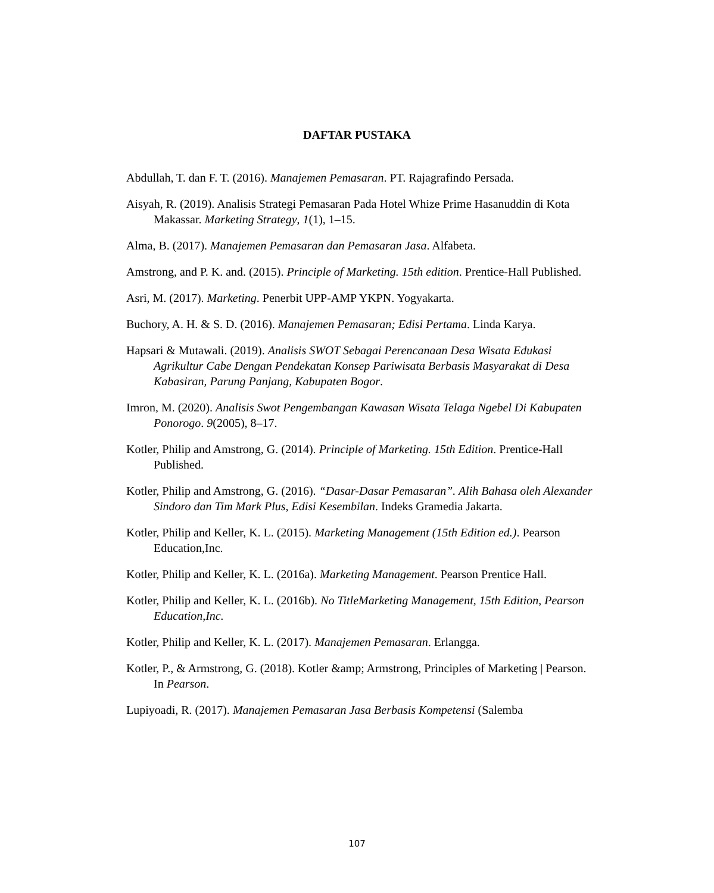DAFTAR PUSTAKA
Abdullah, T. dan F. T. (2016). Manajemen Pemasaran. PT. Rajagrafindo Persada.
Aisyah, R. (2019). Analisis Strategi Pemasaran Pada Hotel Whize Prime Hasanuddin di Kota Makassar. Marketing Strategy, 1(1), 1–15.
Alma, B. (2017). Manajemen Pemasaran dan Pemasaran Jasa. Alfabeta.
Amstrong, and P. K. and. (2015). Principle of Marketing. 15th edition. Prentice-Hall Published.
Asri, M. (2017). Marketing. Penerbit UPP-AMP YKPN. Yogyakarta.
Buchory, A. H. & S. D. (2016). Manajemen Pemasaran; Edisi Pertama. Linda Karya.
Hapsari & Mutawali. (2019). Analisis SWOT Sebagai Perencanaan Desa Wisata Edukasi Agrikultur Cabe Dengan Pendekatan Konsep Pariwisata Berbasis Masyarakat di Desa Kabasiran, Parung Panjang, Kabupaten Bogor.
Imron, M. (2020). Analisis Swot Pengembangan Kawasan Wisata Telaga Ngebel Di Kabupaten Ponorogo. 9(2005), 8–17.
Kotler, Philip and Amstrong, G. (2014). Principle of Marketing. 15th Edition. Prentice-Hall Published.
Kotler, Philip and Amstrong, G. (2016). “Dasar-Dasar Pemasaran”. Alih Bahasa oleh Alexander Sindoro dan Tim Mark Plus, Edisi Kesembilan. Indeks Gramedia Jakarta.
Kotler, Philip and Keller, K. L. (2015). Marketing Management (15th Edition ed.). Pearson Education,Inc.
Kotler, Philip and Keller, K. L. (2016a). Marketing Management. Pearson Prentice Hall.
Kotler, Philip and Keller, K. L. (2016b). No TitleMarketing Management, 15th Edition, Pearson Education,Inc.
Kotler, Philip and Keller, K. L. (2017). Manajemen Pemasaran. Erlangga.
Kotler, P., & Armstrong, G. (2018). Kotler &amp; Armstrong, Principles of Marketing | Pearson. In Pearson.
Lupiyoadi, R. (2017). Manajemen Pemasaran Jasa Berbasis Kompetensi (Salemba
107